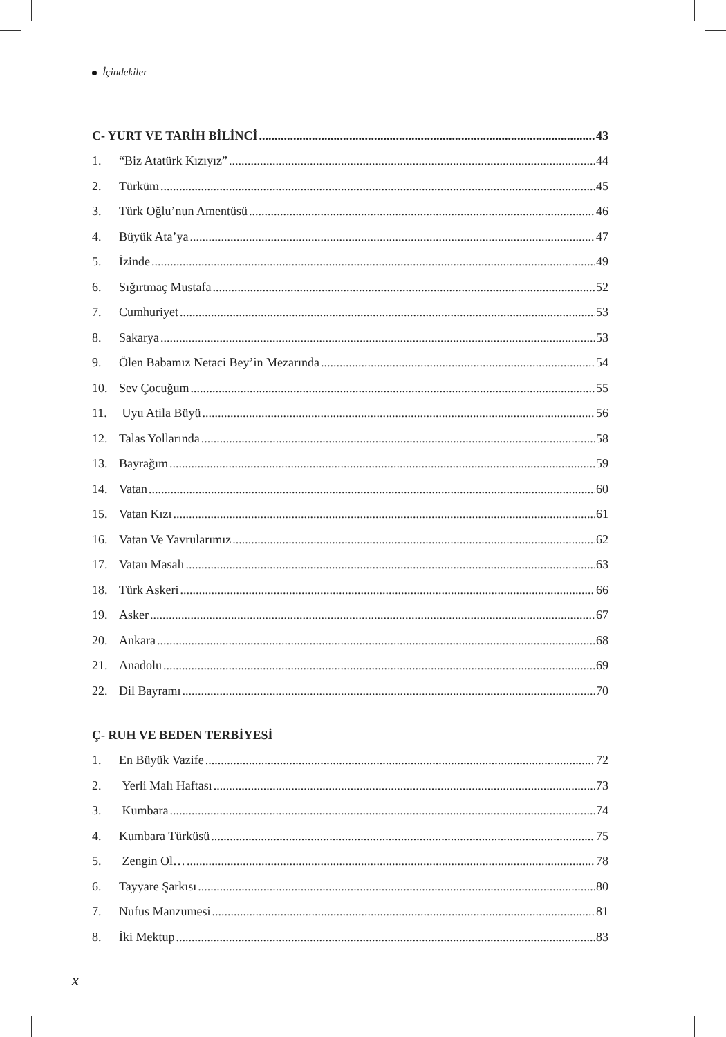İçindekiler
C- YURT VE TARİH BİLİNCİ 43
1. “Biz Atatürk Kızıyız” 44
2. Türküm 45
3. Türk Oğlu’nun Amentüsü 46
4. Büyük Ata’ya 47
5. İzinde 49
6. Sığırtmaç Mustafa 52
7. Cumhuriyet 53
8. Sakarya 53
9. Ölen Babamız Netaci Bey’in Mezarında 54
10. Sev Çocuğum 55
11. Uyu Atila Büyü 56
12. Talas Yollarında 58
13. Bayrağım 59
14. Vatan 60
15. Vatan Kızı 61
16. Vatan Ve Yavrularımız 62
17. Vatan Masalı 63
18. Türk Askeri 66
19. Asker 67
20. Ankara 68
21. Anadolu 69
22. Dil Bayramı 70
Ç- RUH VE BEDEN TERBİYESİ
1. En Büyük Vazife 72
2. Yerli Malı Haftası 73
3. Kumbara 74
4. Kumbara Türküsü 75
5. Zengin Ol… 78
6. Tayyare Şarkısı 80
7. Nufus Manzumesi 81
8. İki Mektup 83
x